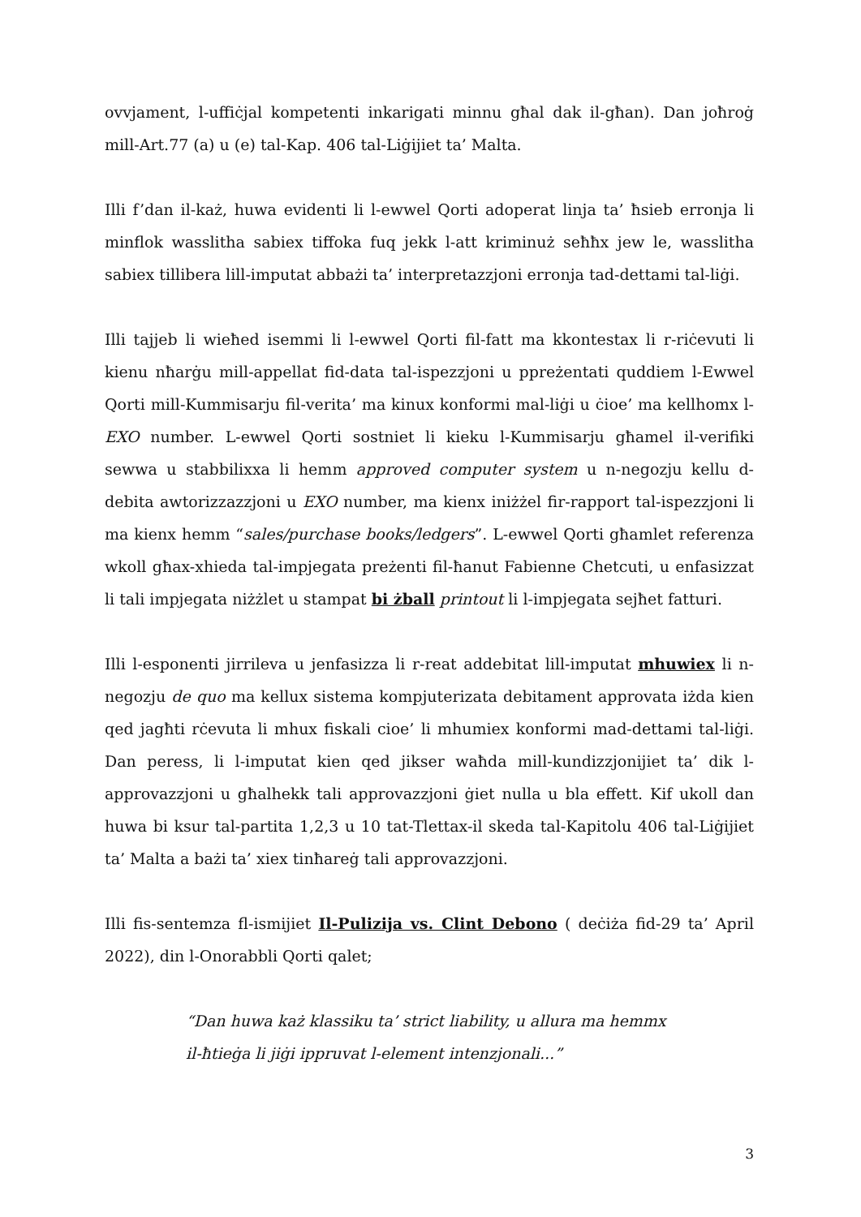ovvjament, l-uffiċjal kompetenti inkarigati minnu għal dak il-għan). Dan joħroġ mill-Art.77 (a) u (e) tal-Kap. 406 tal-Liġijiet ta’ Malta.
Illi f’dan il-każ, huwa evidenti li l-ewwel Qorti adoperat linja ta’ ħsieb erronja li minflok wasslitha sabiex tiffoka fuq jekk l-att kriminuż seħħx jew le, wasslitha sabiex tillibera lill-imputat abbażi ta’ interpretazzjoni erronja tad-dettami tal-liġi.
Illi tajjeb li wieħed isemmi li l-ewwel Qorti fil-fatt ma kkontestax li r-riċevuti li kienu nħarġu mill-appellat fid-data tal-ispezzjoni u ppreżentati quddiem l-Ewwel Qorti mill-Kummisarju fil-verita’ ma kinux konformi mal-liġi u ċioe’ ma kellhomx l-EXO number. L-ewwel Qorti sostniet li kieku l-Kummisarju għamel il-verifiki sewwa u stabbilixxa li hemm approved computer system u n-negozju kellu d-debita awtorizzazzjoni u EXO number, ma kienx iniżżel fir-rapport tal-ispezzjoni li ma kienx hemm “sales/purchase books/ledgers”. L-ewwel Qorti għamlet referenza wkoll għax-xhieda tal-impjegata preżenti fil-ħanut Fabienne Chetcuti, u enfasizzat li tali impjegata niżżlet u stampat bi żball printout li l-impjegata sejħet fatturi.
Illi l-esponenti jirrileva u jenfasizza li r-reat addebitat lill-imputat mhuwiex li n-negozju de quo ma kellux sistema kompjuterizata debitament approvata iżda kien qed jagħti rċevuta li mhux fiskali cioe’ li mhumiex konformi mad-dettami tal-liġi. Dan peress, li l-imputat kien qed jikser waħda mill-kundizzjonijiet ta’ dik l-approvazzjoni u għalhekk tali approvazzjoni ġiet nulla u bla effett. Kif ukoll dan huwa bi ksur tal-partita 1,2,3 u 10 tat-Tlettax-il skeda tal-Kapitolu 406 tal-Liġijiet ta’ Malta a bażi ta’ xiex tinħareġ tali approvazzjoni.
Illi fis-sentemza fl-ismijiet Il-Pulizija vs. Clint Debono ( deċiża fid-29 ta’ April 2022), din l-Onorabbli Qorti qalet;
“Dan huwa każ klassiku ta’ strict liability, u allura ma hemmx il-ħtieġa li jiġi ippruvat l-element intenzjonali...”
3